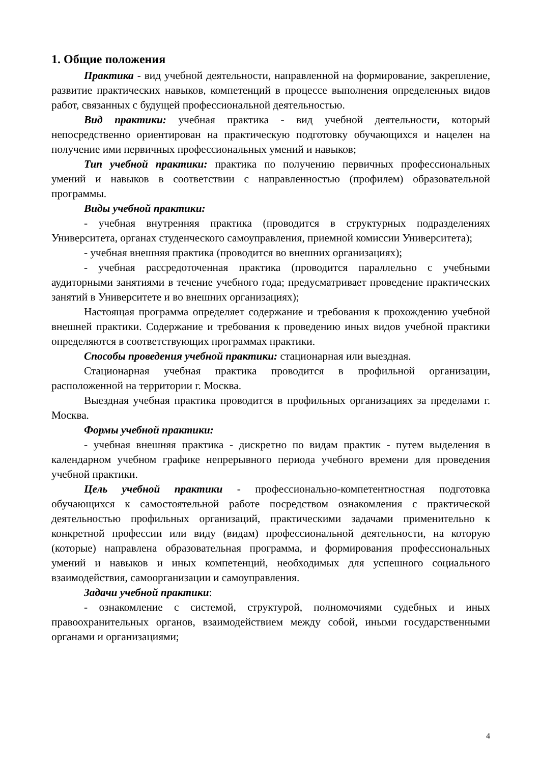1. Общие положения
Практика - вид учебной деятельности, направленной на формирование, закрепление, развитие практических навыков, компетенций в процессе выполнения определенных видов работ, связанных с будущей профессиональной деятельностью.
Вид практики: учебная практика - вид учебной деятельности, который непосредственно ориентирован на практическую подготовку обучающихся и нацелен на получение ими первичных профессиональных умений и навыков;
Тип учебной практики: практика по получению первичных профессиональных умений и навыков в соответствии с направленностью (профилем) образовательной программы.
Виды учебной практики:
- учебная внутренняя практика (проводится в структурных подразделениях Университета, органах студенческого самоуправления, приемной комиссии Университета);
- учебная внешняя практика (проводится во внешних организациях);
- учебная рассредоточенная практика (проводится параллельно с учебными аудиторными занятиями в течение учебного года; предусматривает проведение практических занятий в Университете и во внешних организациях);
Настоящая программа определяет содержание и требования к прохождению учебной внешней практики. Содержание и требования к проведению иных видов учебной практики определяются в соответствующих программах практики.
Способы проведения учебной практики: стационарная или выездная.
Стационарная учебная практика проводится в профильной организации, расположенной на территории г. Москва.
Выездная учебная практика проводится в профильных организациях за пределами г. Москва.
Формы учебной практики:
- учебная внешняя практика - дискретно по видам практик - путем выделения в календарном учебном графике непрерывного периода учебного времени для проведения учебной практики.
Цель учебной практики - профессионально-компетентностная подготовка обучающихся к самостоятельной работе посредством ознакомления с практической деятельностью профильных организаций, практическими задачами применительно к конкретной профессии или виду (видам) профессиональной деятельности, на которую (которые) направлена образовательная программа, и формирования профессиональных умений и навыков и иных компетенций, необходимых для успешного социального взаимодействия, самоорганизации и самоуправления.
Задачи учебной практики:
- ознакомление с системой, структурой, полномочиями судебных и иных правоохранительных органов, взаимодействием между собой, иными государственными органами и организациями;
4